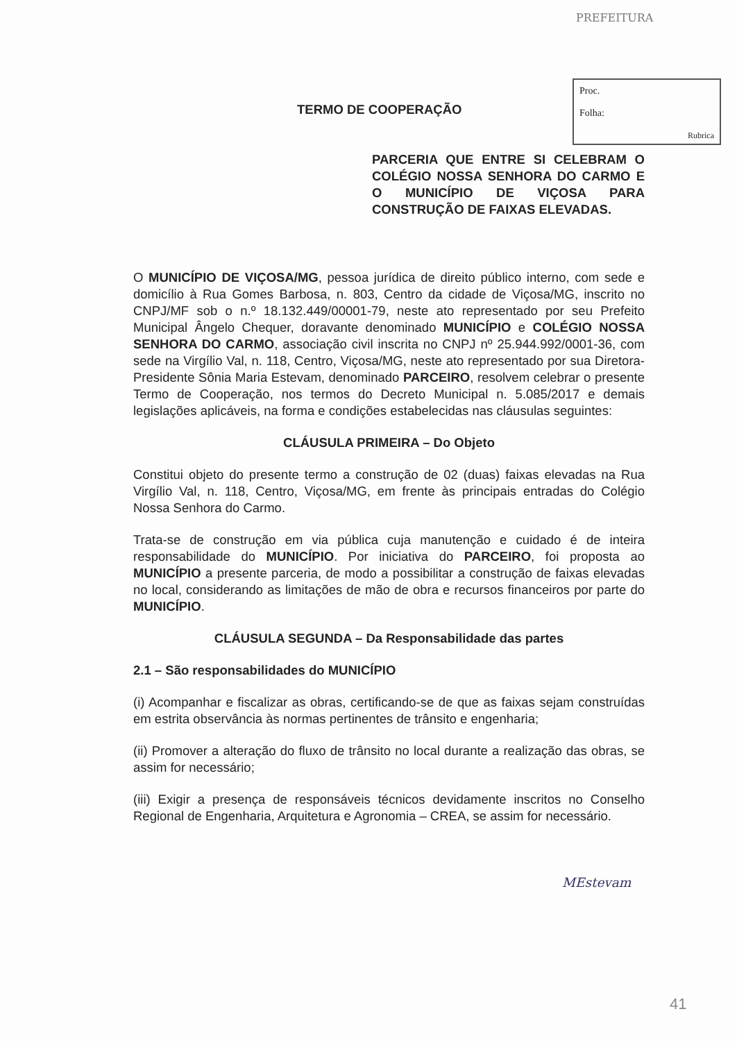PREFEITURA
Proc.
Folha:
Rubrica
TERMO DE COOPERAÇÃO
PARCERIA QUE ENTRE SI CELEBRAM O COLÉGIO NOSSA SENHORA DO CARMO E O MUNICÍPIO DE VIÇOSA PARA CONSTRUÇÃO DE FAIXAS ELEVADAS.
O MUNICÍPIO DE VIÇOSA/MG, pessoa jurídica de direito público interno, com sede e domicílio à Rua Gomes Barbosa, n. 803, Centro da cidade de Viçosa/MG, inscrito no CNPJ/MF sob o n.º 18.132.449/00001-79, neste ato representado por seu Prefeito Municipal Ângelo Chequer, doravante denominado MUNICÍPIO e COLÉGIO NOSSA SENHORA DO CARMO, associação civil inscrita no CNPJ nº 25.944.992/0001-36, com sede na Virgílio Val, n. 118, Centro, Viçosa/MG, neste ato representado por sua Diretora-Presidente Sônia Maria Estevam, denominado PARCEIRO, resolvem celebrar o presente Termo de Cooperação, nos termos do Decreto Municipal n. 5.085/2017 e demais legislações aplicáveis, na forma e condições estabelecidas nas cláusulas seguintes:
CLÁUSULA PRIMEIRA – Do Objeto
Constitui objeto do presente termo a construção de 02 (duas) faixas elevadas na Rua Virgílio Val, n. 118, Centro, Viçosa/MG, em frente às principais entradas do Colégio Nossa Senhora do Carmo.
Trata-se de construção em via pública cuja manutenção e cuidado é de inteira responsabilidade do MUNICÍPIO. Por iniciativa do PARCEIRO, foi proposta ao MUNICÍPIO a presente parceria, de modo a possibilitar a construção de faixas elevadas no local, considerando as limitações de mão de obra e recursos financeiros por parte do MUNICÍPIO.
CLÁUSULA SEGUNDA – Da Responsabilidade das partes
2.1 – São responsabilidades do MUNICÍPIO
(i) Acompanhar e fiscalizar as obras, certificando-se de que as faixas sejam construídas em estrita observância às normas pertinentes de trânsito e engenharia;
(ii) Promover a alteração do fluxo de trânsito no local durante a realização das obras, se assim for necessário;
(iii) Exigir a presença de responsáveis técnicos devidamente inscritos no Conselho Regional de Engenharia, Arquitetura e Agronomia – CREA, se assim for necessário.
MEstevam
41